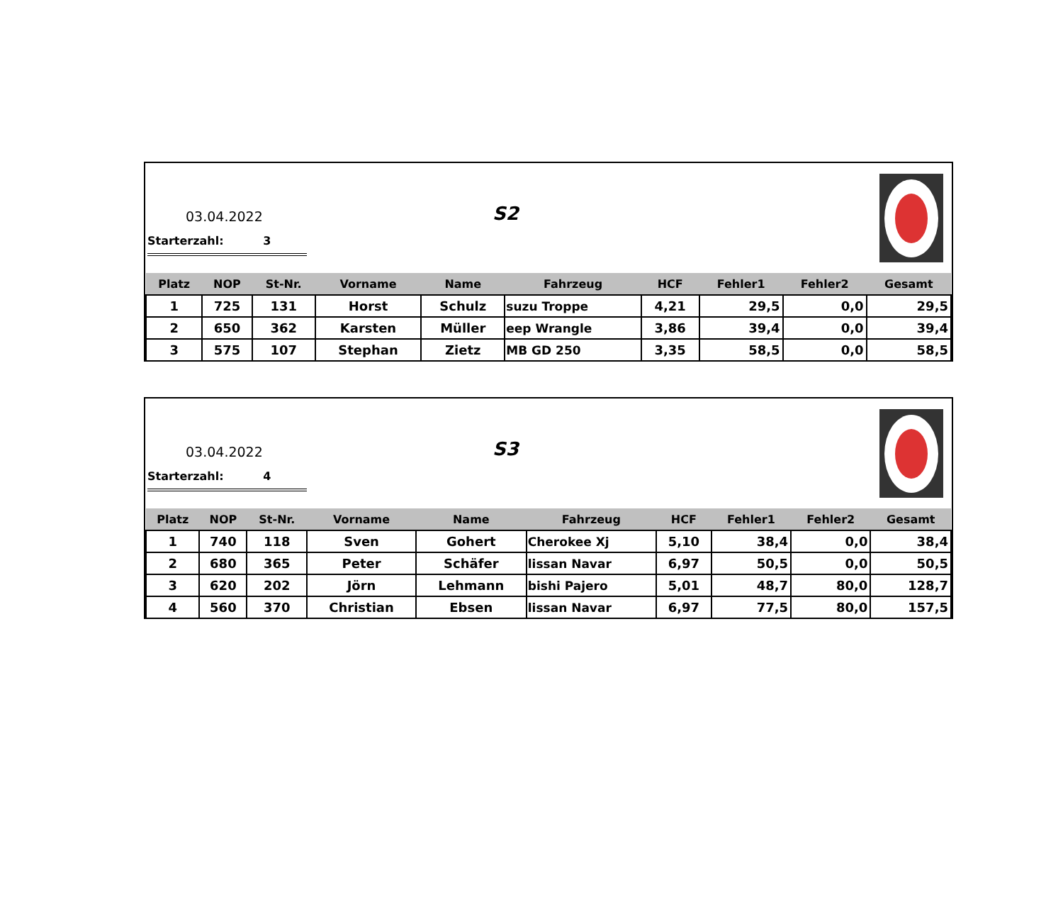03.04.2022 S2
Starterzahl: 3
| Platz | NOP | St-Nr. | Vorname | Name | Fahrzeug | HCF | Fehler1 | Fehler2 | Gesamt |
| --- | --- | --- | --- | --- | --- | --- | --- | --- | --- |
| 1 | 725 | 131 | Horst | Schulz | suzu Troppe | 4,21 | 29,5 | 0,0 | 29,5 |
| 2 | 650 | 362 | Karsten | Müller | eep Wrangle | 3,86 | 39,4 | 0,0 | 39,4 |
| 3 | 575 | 107 | Stephan | Zietz | MB GD 250 | 3,35 | 58,5 | 0,0 | 58,5 |
03.04.2022 S3
Starterzahl: 4
| Platz | NOP | St-Nr. | Vorname | Name | Fahrzeug | HCF | Fehler1 | Fehler2 | Gesamt |
| --- | --- | --- | --- | --- | --- | --- | --- | --- | --- |
| 1 | 740 | 118 | Sven | Gohert | Cherokee Xj | 5,10 | 38,4 | 0,0 | 38,4 |
| 2 | 680 | 365 | Peter | Schäfer | lissan Navar | 6,97 | 50,5 | 0,0 | 50,5 |
| 3 | 620 | 202 | Jörn | Lehmann | bishi Pajero | 5,01 | 48,7 | 80,0 | 128,7 |
| 4 | 560 | 370 | Christian | Ebsen | lissan Navar | 6,97 | 77,5 | 80,0 | 157,5 |